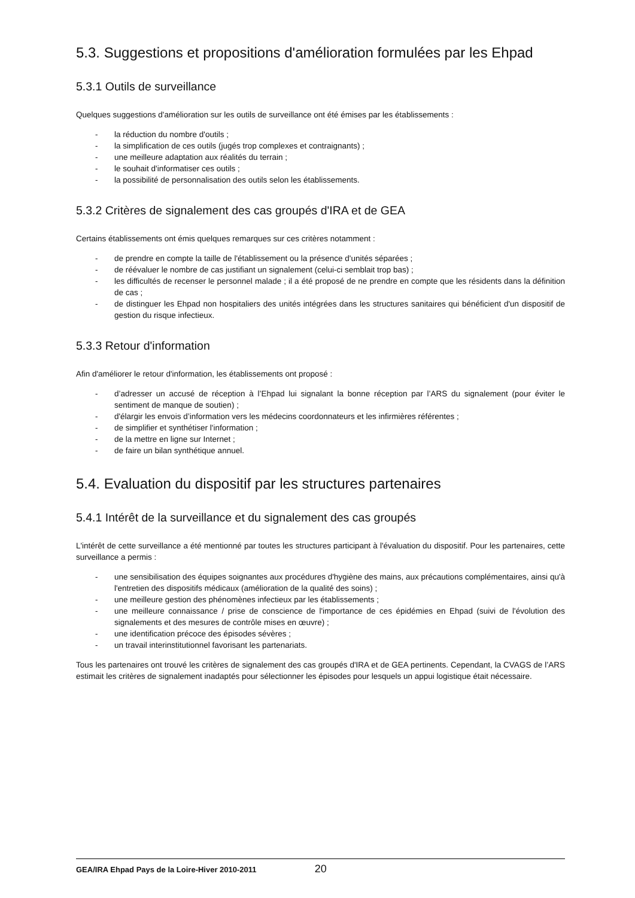5.3. Suggestions et propositions d'amélioration formulées par les Ehpad
5.3.1 Outils de surveillance
Quelques suggestions d'amélioration sur les outils de surveillance ont été émises par les établissements :
- la réduction du nombre d'outils ;
- la simplification de ces outils (jugés trop complexes et contraignants) ;
- une meilleure adaptation aux réalités du terrain ;
- le souhait d'informatiser ces outils ;
- la possibilité de personnalisation des outils selon les établissements.
5.3.2 Critères de signalement des cas groupés d'IRA et de GEA
Certains établissements ont émis quelques remarques sur ces critères notamment :
- de prendre en compte la taille de l'établissement ou la présence d'unités séparées ;
- de réévaluer le nombre de cas justifiant un signalement (celui-ci semblait trop bas) ;
- les difficultés de recenser le personnel malade ; il a été proposé de ne prendre en compte que les résidents dans la définition de cas ;
- de distinguer les Ehpad non hospitaliers des unités intégrées dans les structures sanitaires qui bénéficient d'un dispositif de gestion du risque infectieux.
5.3.3 Retour d'information
Afin d'améliorer le retour d'information, les établissements ont proposé :
- d’adresser un accusé de réception à l’Ehpad lui signalant la bonne réception par l’ARS du signalement (pour éviter le sentiment de manque de soutien) ;
- d'élargir les envois d’information vers les médecins coordonnateurs et les infirmières référentes ;
- de simplifier et synthétiser l'information ;
- de la mettre en ligne sur Internet ;
- de faire un bilan synthétique annuel.
5.4. Evaluation du dispositif par les structures partenaires
5.4.1 Intérêt de la surveillance et du signalement des cas groupés
L'intérêt de cette surveillance a été mentionné par toutes les structures participant à l'évaluation du dispositif. Pour les partenaires, cette surveillance a permis :
- une sensibilisation des équipes soignantes aux procédures d'hygiène des mains, aux précautions complémentaires, ainsi qu'à l'entretien des dispositifs médicaux (amélioration de la qualité des soins) ;
- une meilleure gestion des phénomènes infectieux par les établissements ;
- une meilleure connaissance / prise de conscience de l'importance de ces épidémies en Ehpad (suivi de l'évolution des signalements et des mesures de contrôle mises en œuvre) ;
- une identification précoce des épisodes sévères ;
- un travail interinstitutionnel favorisant les partenariats.
Tous les partenaires ont trouvé les critères de signalement des cas groupés d'IRA et de GEA pertinents. Cependant, la CVAGS de l’ARS estimait les critères de signalement inadaptés pour sélectionner les épisodes pour lesquels un appui logistique était nécessaire.
GEA/IRA Ehpad Pays de la Loire-Hiver 2010-2011 20